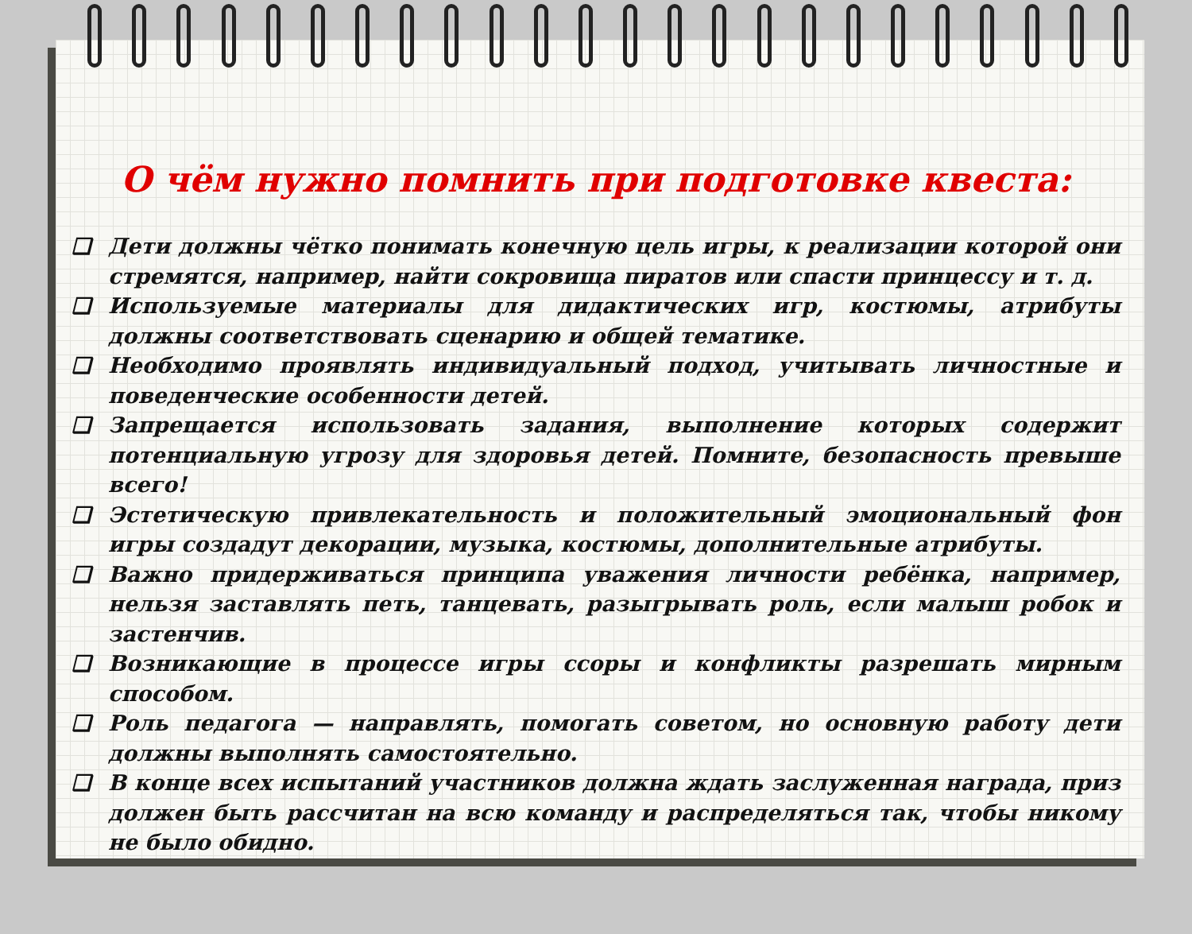О чём нужно помнить при подготовке квеста:
❑ Дети должны чётко понимать конечную цель игры, к реализации которой они стремятся, например, найти сокровища пиратов или спасти принцессу и т. д.
❑ Используемые материалы для дидактических игр, костюмы, атрибуты должны соответствовать сценарию и общей тематике.
❑ Необходимо проявлять индивидуальный подход, учитывать личностные и поведенческие особенности детей.
❑ Запрещается использовать задания, выполнение которых содержит потенциальную угрозу для здоровья детей. Помните, безопасность превыше всего!
❑ Эстетическую привлекательность и положительный эмоциональный фон игры создадут декорации, музыка, костюмы, дополнительные атрибуты.
❑ Важно придерживаться принципа уважения личности ребёнка, например, нельзя заставлять петь, танцевать, разыгрывать роль, если малыш робок и застенчив.
❑ Возникающие в процессе игры ссоры и конфликты разрешать мирным способом.
❑ Роль педагога — направлять, помогать советом, но основную работу дети должны выполнять самостоятельно.
❑ В конце всех испытаний участников должна ждать заслуженная награда, приз должен быть рассчитан на всю команду и распределяться так, чтобы никому не было обидно.